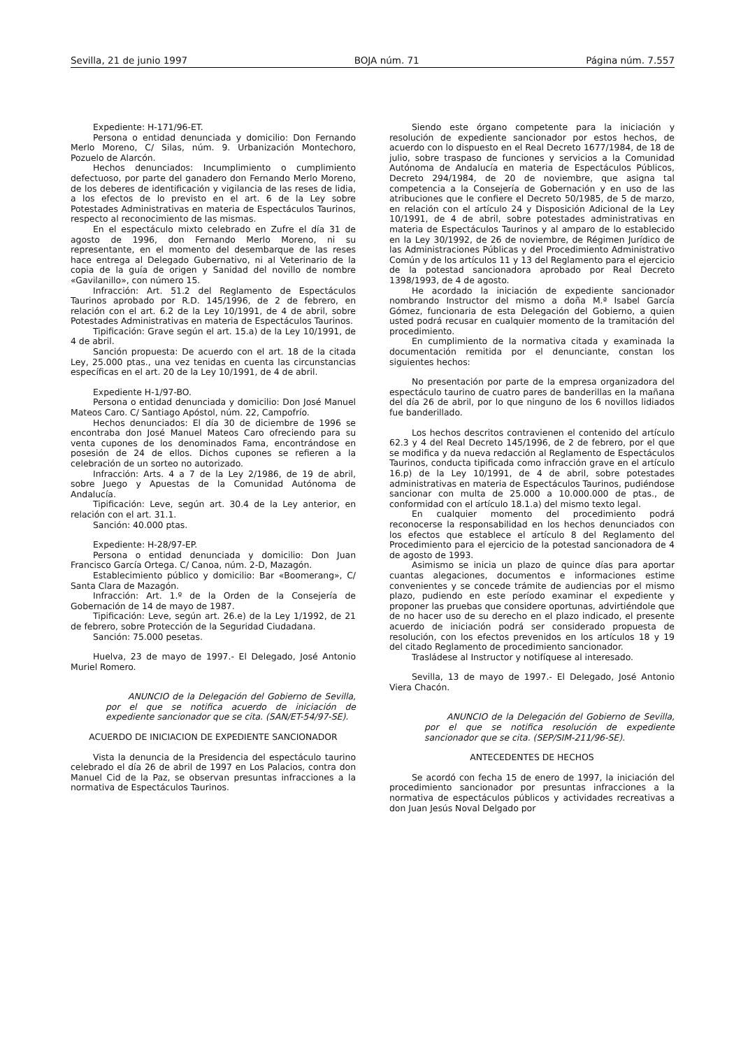Sevilla, 21 de junio 1997 BOJA núm. 71 Página núm. 7.557
Expediente: H-171/96-ET.
Persona o entidad denunciada y domicilio: Don Fernando Merlo Moreno, C/ Silas, núm. 9. Urbanización Montechoro, Pozuelo de Alarcón.
Hechos denunciados: Incumplimiento o cumplimiento defectuoso, por parte del ganadero don Fernando Merlo Moreno, de los deberes de identificación y vigilancia de las reses de lidia, a los efectos de lo previsto en el art. 6 de la Ley sobre Potestades Administrativas en materia de Espectáculos Taurinos, respecto al reconocimiento de las mismas.
En el espectáculo mixto celebrado en Zufre el día 31 de agosto de 1996, don Fernando Merlo Moreno, ni su representante, en el momento del desembarque de las reses hace entrega al Delegado Gubernativo, ni al Veterinario de la copia de la guía de origen y Sanidad del novillo de nombre «Gavilanillo», con número 15.
Infracción: Art. 51.2 del Reglamento de Espectáculos Taurinos aprobado por R.D. 145/1996, de 2 de febrero, en relación con el art. 6.2 de la Ley 10/1991, de 4 de abril, sobre Potestades Administrativas en materia de Espectáculos Taurinos.
Tipificación: Grave según el art. 15.a) de la Ley 10/1991, de 4 de abril.
Sanción propuesta: De acuerdo con el art. 18 de la citada Ley, 25.000 ptas., una vez tenidas en cuenta las circunstancias específicas en el art. 20 de la Ley 10/1991, de 4 de abril.
Expediente H-1/97-BO.
Persona o entidad denunciada y domicilio: Don José Manuel Mateos Caro. C/ Santiago Apóstol, núm. 22, Campofrío.
Hechos denunciados: El día 30 de diciembre de 1996 se encontraba don José Manuel Mateos Caro ofreciendo para su venta cupones de los denominados Fama, encontrándose en posesión de 24 de ellos. Dichos cupones se refieren a la celebración de un sorteo no autorizado.
Infracción: Arts. 4 a 7 de la Ley 2/1986, de 19 de abril, sobre Juego y Apuestas de la Comunidad Autónoma de Andalucía.
Tipificación: Leve, según art. 30.4 de la Ley anterior, en relación con el art. 31.1.
Sanción: 40.000 ptas.
Expediente: H-28/97-EP.
Persona o entidad denunciada y domicilio: Don Juan Francisco García Ortega. C/ Canoa, núm. 2-D, Mazagón.
Establecimiento público y domicilio: Bar «Boomerang», C/ Santa Clara de Mazagón.
Infracción: Art. 1.º de la Orden de la Consejería de Gobernación de 14 de mayo de 1987.
Tipificación: Leve, según art. 26.e) de la Ley 1/1992, de 21 de febrero, sobre Protección de la Seguridad Ciudadana.
Sanción: 75.000 pesetas.
Huelva, 23 de mayo de 1997.- El Delegado, José Antonio Muriel Romero.
ANUNCIO de la Delegación del Gobierno de Sevilla, por el que se notifica acuerdo de iniciación de expediente sancionador que se cita. (SAN/ET-54/97-SE).
ACUERDO DE INICIACION DE EXPEDIENTE SANCIONADOR
Vista la denuncia de la Presidencia del espectáculo taurino celebrado el día 26 de abril de 1997 en Los Palacios, contra don Manuel Cid de la Paz, se observan presuntas infracciones a la normativa de Espectáculos Taurinos.
Siendo este órgano competente para la iniciación y resolución de expediente sancionador por estos hechos, de acuerdo con lo dispuesto en el Real Decreto 1677/1984, de 18 de julio, sobre traspaso de funciones y servicios a la Comunidad Autónoma de Andalucía en materia de Espectáculos Públicos, Decreto 294/1984, de 20 de noviembre, que asigna tal competencia a la Consejería de Gobernación y en uso de las atribuciones que le confiere el Decreto 50/1985, de 5 de marzo, en relación con el artículo 24 y Disposición Adicional de la Ley 10/1991, de 4 de abril, sobre potestades administrativas en materia de Espectáculos Taurinos y al amparo de lo establecido en la Ley 30/1992, de 26 de noviembre, de Régimen Jurídico de las Administraciones Públicas y del Procedimiento Administrativo Común y de los artículos 11 y 13 del Reglamento para el ejercicio de la potestad sancionadora aprobado por Real Decreto 1398/1993, de 4 de agosto.
He acordado la iniciación de expediente sancionador nombrando Instructor del mismo a doña M.ª Isabel García Gómez, funcionaria de esta Delegación del Gobierno, a quien usted podrá recusar en cualquier momento de la tramitación del procedimiento.
En cumplimiento de la normativa citada y examinada la documentación remitida por el denunciante, constan los siguientes hechos:
No presentación por parte de la empresa organizadora del espectáculo taurino de cuatro pares de banderillas en la mañana del día 26 de abril, por lo que ninguno de los 6 novillos lidiados fue banderillado.
Los hechos descritos contravienen el contenido del artículo 62.3 y 4 del Real Decreto 145/1996, de 2 de febrero, por el que se modifica y da nueva redacción al Reglamento de Espectáculos Taurinos, conducta tipificada como infracción grave en el artículo 16.p) de la Ley 10/1991, de 4 de abril, sobre potestades administrativas en materia de Espectáculos Taurinos, pudiéndose sancionar con multa de 25.000 a 10.000.000 de ptas., de conformidad con el artículo 18.1.a) del mismo texto legal.
En cualquier momento del procedimiento podrá reconocerse la responsabilidad en los hechos denunciados con los efectos que establece el artículo 8 del Reglamento del Procedimiento para el ejercicio de la potestad sancionadora de 4 de agosto de 1993.
Asimismo se inicia un plazo de quince días para aportar cuantas alegaciones, documentos e informaciones estime convenientes y se concede trámite de audiencias por el mismo plazo, pudiendo en este período examinar el expediente y proponer las pruebas que considere oportunas, advirtiéndole que de no hacer uso de su derecho en el plazo indicado, el presente acuerdo de iniciación podrá ser considerado propuesta de resolución, con los efectos prevenidos en los artículos 18 y 19 del citado Reglamento de procedimiento sancionador.
Trasládese al Instructor y notifíquese al interesado.
Sevilla, 13 de mayo de 1997.- El Delegado, José Antonio Viera Chacón.
ANUNCIO de la Delegación del Gobierno de Sevilla, por el que se notifica resolución de expediente sancionador que se cita. (SEP/SIM-211/96-SE).
ANTECEDENTES DE HECHOS
Se acordó con fecha 15 de enero de 1997, la iniciación del procedimiento sancionador por presuntas infracciones a la normativa de espectáculos públicos y actividades recreativas a don Juan Jesús Noval Delgado por